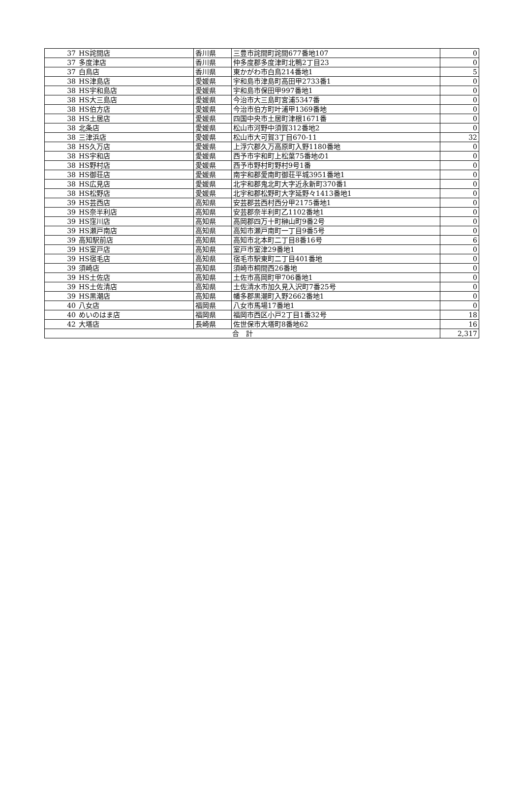| 37 | HS詫間店 | 香川県 | 三豊市詫間町詫間677番地107 | 0 |
| 37 | 多度津店 | 香川県 | 仲多度郡多度津町北鴨2丁目23 | 0 |
| 37 | 白鳥店 | 香川県 | 東かがわ市白鳥214番地1 | 5 |
| 38 | HS津島店 | 愛媛県 | 宇和島市津島町高田甲2733番1 | 0 |
| 38 | HS宇和島店 | 愛媛県 | 宇和島市保田甲997番地1 | 0 |
| 38 | HS大三島店 | 愛媛県 | 今治市大三島町宮浦5347番 | 0 |
| 38 | HS伯方店 | 愛媛県 | 今治市伯方町叶浦甲1369番地 | 0 |
| 38 | HS土居店 | 愛媛県 | 四国中央市土居町津根1671番 | 0 |
| 38 | 北条店 | 愛媛県 | 松山市河野中須賀312番地2 | 0 |
| 38 | 三津浜店 | 愛媛県 | 松山市大可賀3丁目670-11 | 32 |
| 38 | HS久万店 | 愛媛県 | 上浮穴郡久万高原町入野1180番地 | 0 |
| 38 | HS宇和店 | 愛媛県 | 西予市宇和町上松葉75番地の1 | 0 |
| 38 | HS野村店 | 愛媛県 | 西予市野村町野村9号1番 | 0 |
| 38 | HS御荘店 | 愛媛県 | 南宇和郡愛南町御荘平城3951番地1 | 0 |
| 38 | HS広見店 | 愛媛県 | 北宇和郡鬼北町大字近永新町370番1 | 0 |
| 38 | HS松野店 | 愛媛県 | 北宇和郡松野町大字延野々1413番地1 | 0 |
| 39 | HS芸西店 | 高知県 | 安芸郡芸西村西分甲2175番地1 | 0 |
| 39 | HS奈半利店 | 高知県 | 安芸郡奈半利町乙1102番地1 | 0 |
| 39 | HS窪川店 | 高知県 | 高岡郡四万十町榊山町9番2号 | 0 |
| 39 | HS瀬戸南店 | 高知県 | 高知市瀬戸南町一丁目9番5号 | 0 |
| 39 | 高知駅前店 | 高知県 | 高知市北本町二丁目8番16号 | 6 |
| 39 | HS室戸店 | 高知県 | 室戸市室津29番地1 | 0 |
| 39 | HS宿毛店 | 高知県 | 宿毛市駅東町二丁目401番地 | 0 |
| 39 | 須崎店 | 高知県 | 須崎市桐間西26番地 | 0 |
| 39 | HS土佐店 | 高知県 | 土佐市高岡町甲706番地1 | 0 |
| 39 | HS土佐清店 | 高知県 | 土佐清水市加久見入沢町7番25号 | 0 |
| 39 | HS黒潮店 | 高知県 | 幡多郡黒潮町入野2662番地1 | 0 |
| 40 | 八女店 | 福岡県 | 八女市馬場17番地1 | 0 |
| 40 | めいのはま店 | 福岡県 | 福岡市西区小戸2丁目1番32号 | 18 |
| 42 | 大塔店 | 長崎県 | 佐世保市大塔町8番地62 | 16 |
| 合 計 | | | | 2,317 |